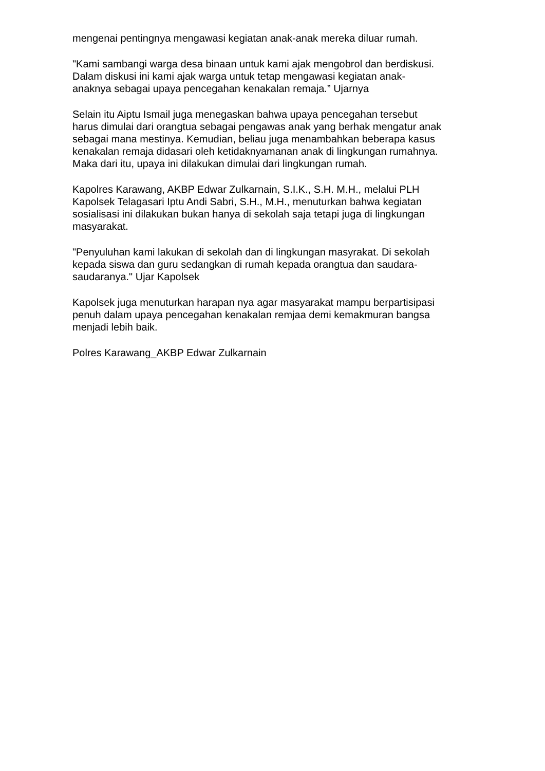mengenai pentingnya mengawasi kegiatan anak-anak mereka diluar rumah.
"Kami sambangi warga desa binaan untuk kami ajak mengobrol dan berdiskusi.
Dalam diskusi ini kami ajak warga untuk tetap mengawasi kegiatan anak-
anaknya sebagai upaya pencegahan kenakalan remaja.” Ujarnya
Selain itu Aiptu Ismail juga menegaskan bahwa upaya pencegahan tersebut
harus dimulai dari orangtua sebagai pengawas anak yang berhak mengatur anak
sebagai mana mestinya. Kemudian, beliau juga menambahkan beberapa kasus
kenakalan remaja didasari oleh ketidaknyamanan anak di lingkungan rumahnya.
Maka dari itu, upaya ini dilakukan dimulai dari lingkungan rumah.
Kapolres Karawang, AKBP Edwar Zulkarnain, S.I.K., S.H. M.H., melalui PLH
Kapolsek Telagasari Iptu Andi Sabri, S.H., M.H., menuturkan bahwa kegiatan
sosialisasi ini dilakukan bukan hanya di sekolah saja tetapi juga di lingkungan
masyarakat.
"Penyuluhan kami lakukan di sekolah dan di lingkungan masyrakat. Di sekolah
kepada siswa dan guru sedangkan di rumah kepada orangtua dan saudara-
saudaranya." Ujar Kapolsek
Kapolsek juga menuturkan harapan nya agar masyarakat mampu berpartisipasi
penuh dalam upaya pencegahan kenakalan remjaa demi kemakmuran bangsa
menjadi lebih baik.
Polres Karawang_AKBP Edwar Zulkarnain